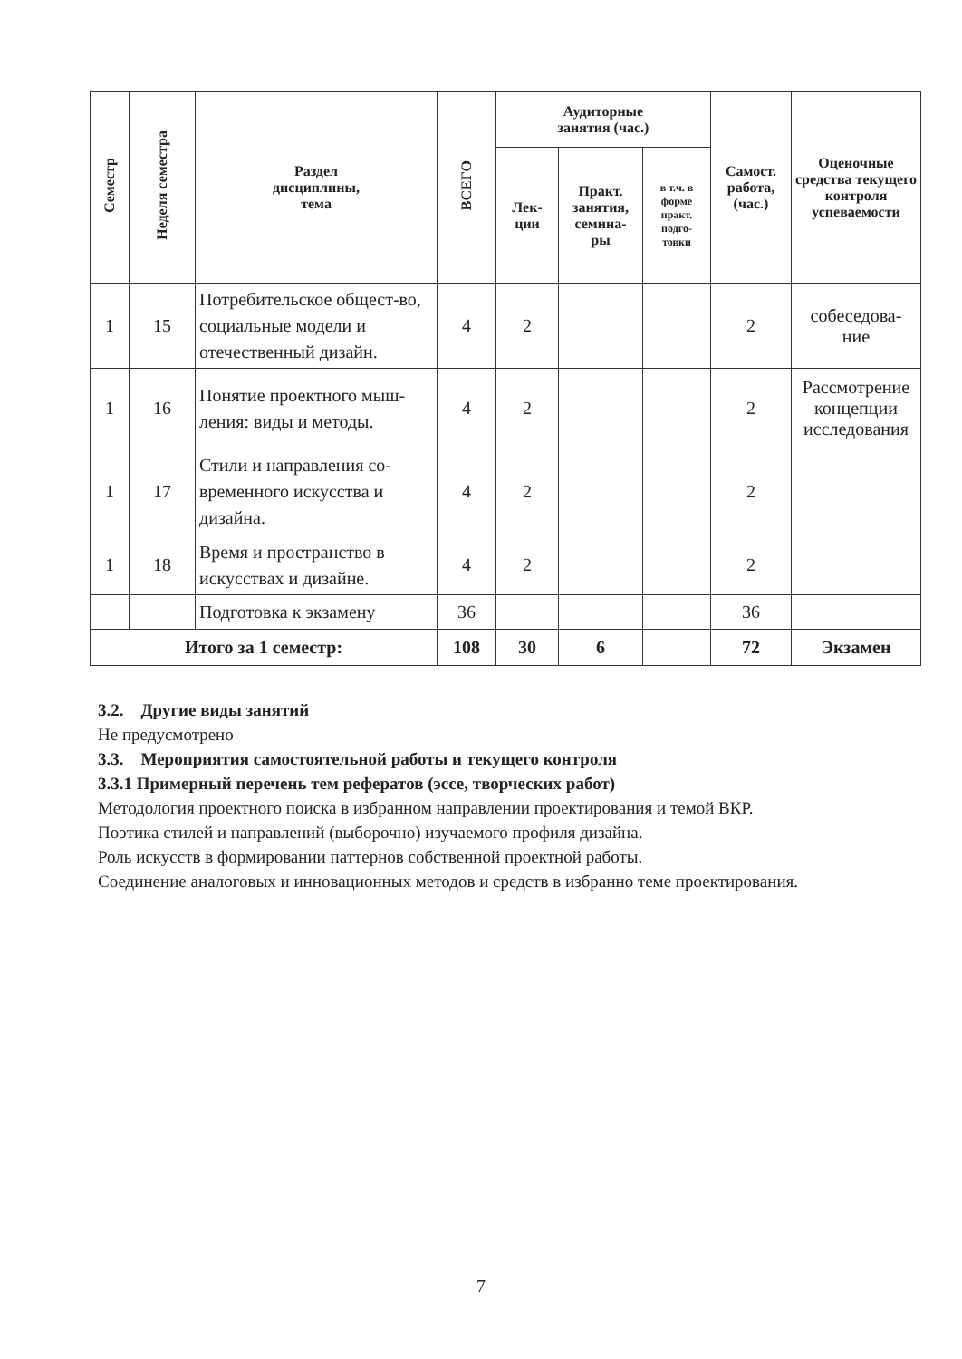| Семестр | Неделя семестра | Раздел дисциплины, тема | ВСЕГО | Аудиторные занятия (час.) | | | Самост. работа, (час.) | Оценочные средства текущего контроля успеваемости |
| --- | --- | --- | --- | --- | --- | --- | --- | --- |
| | | | | Лек- ции | Практ. занятия, семина- ры | в т.ч. в форме практ. подго- товки | | |
| 1 | 15 | Потребительское общест-во, социальные модели и отечественный дизайн. | 4 | 2 | | | 2 | собеседова- ние |
| 1 | 16 | Понятие проектного мыш-ления: виды и методы. | 4 | 2 | | | 2 | Рассмотрение концепции исследования |
| 1 | 17 | Стили и направления со-временного искусства и дизайна. | 4 | 2 | | | 2 | |
| 1 | 18 | Время и пространство в искусствах и дизайне. | 4 | 2 | | | 2 | |
| | | Подготовка к экзамену | 36 | | | | 36 | |
| Итого за 1 семестр: | | | 108 | 30 | 6 | | 72 | Экзамен |
3.2. Другие виды занятий
Не предусмотрено
3.3. Мероприятия самостоятельной работы и текущего контроля
3.3.1 Примерный перечень тем рефератов (эссе, творческих работ)
Методология проектного поиска в избранном направлении проектирования и темой ВКР.
Поэтика стилей и направлений (выборочно) изучаемого профиля дизайна.
Роль искусств в формировании паттернов собственной проектной работы.
Соединение аналоговых и инновационных методов и средств в избранно теме проектирования.
7